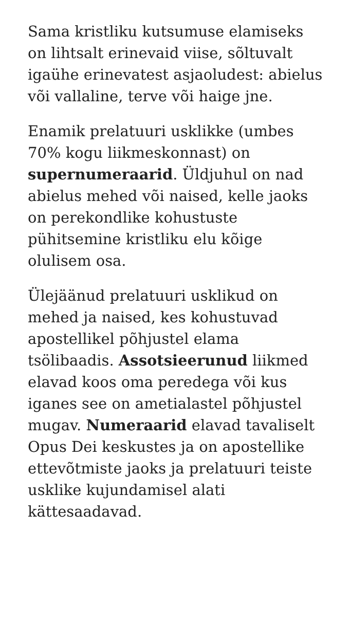Sama kristliku kutsumuse elamiseks on lihtsalt erinevaid viise, sõltuvalt igaühe erinevatest asjaoludest: abielus või vallaline, terve või haige jne.
Enamik prelatuuri usklikke (umbes 70% kogu liikmeskonnast) on supernumeraarid. Üldjuhul on nad abielus mehed või naised, kelle jaoks on perekondlike kohustuste pühitsemine kristliku elu kõige olulisem osa.
Ülejäänud prelatuuri usklikud on mehed ja naised, kes kohustuvad apostellikel põhjustel elama tsölibaadis. Assotsieerunud liikmed elavad koos oma peredega või kus iganes see on ametialastel põhjustel mugav. Numeraarid elavad tavaliselt Opus Dei keskustes ja on apostellike ettevõtmiste jaoks ja prelatuuri teiste usklike kujundamisel alati kättesaadavad.